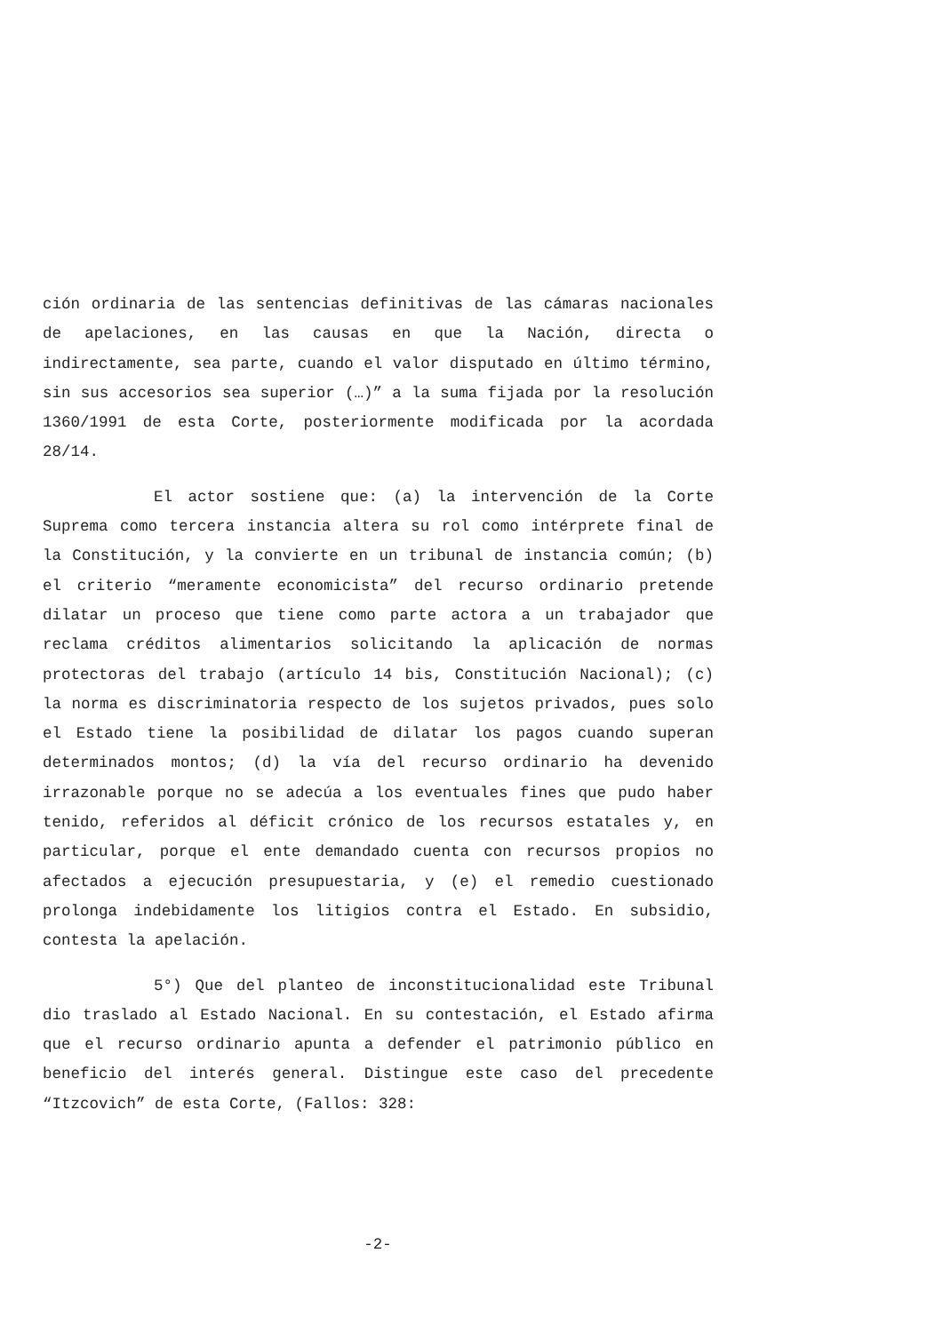ción ordinaria de las sentencias definitivas de las cámaras nacionales de apelaciones, en las causas en que la Nación, directa o indirectamente, sea parte, cuando el valor disputado en último término, sin sus accesorios sea superior (…)” a la suma fijada por la resolución 1360/1991 de esta Corte, posteriormente modificada por la acordada 28/14.
El actor sostiene que: (a) la intervención de la Corte Suprema como tercera instancia altera su rol como intérprete final de la Constitución, y la convierte en un tribunal de instancia común; (b) el criterio “meramente economicista” del recurso ordinario pretende dilatar un proceso que tiene como parte actora a un trabajador que reclama créditos alimentarios solicitando la aplicación de normas protectoras del trabajo (artículo 14 bis, Constitución Nacional); (c) la norma es discriminatoria respecto de los sujetos privados, pues solo el Estado tiene la posibilidad de dilatar los pagos cuando superan determinados montos; (d) la vía del recurso ordinario ha devenido irrazonable porque no se adecúa a los eventuales fines que pudo haber tenido, referidos al déficit crónico de los recursos estatales y, en particular, porque el ente demandado cuenta con recursos propios no afectados a ejecución presupuestaria, y (e) el remedio cuestionado prolonga indebidamente los litigios contra el Estado. En subsidio, contesta la apelación.
5°) Que del planteo de inconstitucionalidad este Tribunal dio traslado al Estado Nacional. En su contestación, el Estado afirma que el recurso ordinario apunta a defender el patrimonio público en beneficio del interés general. Distingue este caso del precedente “Itzcovich” de esta Corte, (Fallos: 328:
-2-